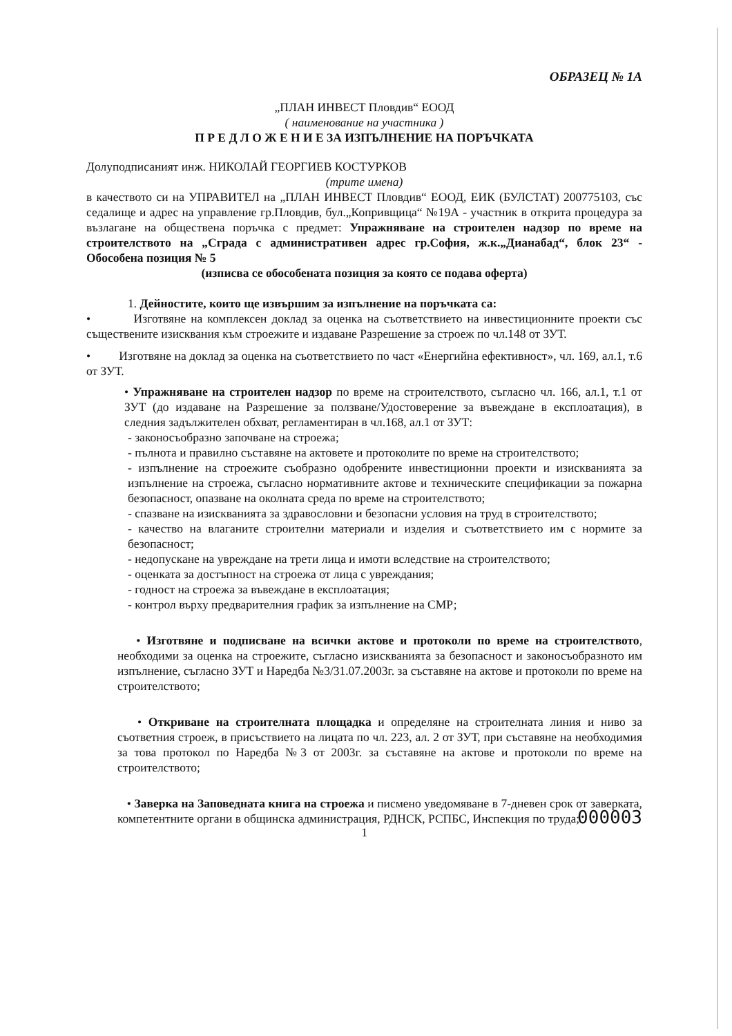ОБРАЗЕЦ № 1А
„ПЛАН ИНВЕСТ Пловдив“ ЕООД
( наименование на участника )
П Р Е Д Л О Ж Е Н И Е ЗА ИЗПЪЛНЕНИЕ НА ПОРЪЧКАТА
Долуподписаният инж. НИКОЛАЙ ГЕОРГИЕВ КОСТУРКОВ
(трите имена)
в качеството си на УПРАВИТЕЛ на „ПЛАН ИНВЕСТ Пловдив“ ЕООД, ЕИК (БУЛСТАТ) 200775103, със седалище и адрес на управление гр.Пловдив, бул.„Копривщица“ №19А - участник в открита процедура за възлагане на обществена поръчка с предмет: Упражняване на строителен надзор по време на строителството на „Сграда с административен адрес гр.София, ж.к.„Дианабад“, блок 23“ - Обособена позиция № 5
(изписва се обособената позиция за която се подава оферта)
1. Дейностите, които ще извършим за изпълнение на поръчката са:
• Изготвяне на комплексен доклад за оценка на съответствието на инвестиционните проекти със съществените изисквания към строежите и издаване Разрешение за строеж по чл.148 от ЗУТ.
• Изготвяне на доклад за оценка на съответствието по част «Енергийна ефективност», чл. 169, ал.1, т.6 от ЗУТ.
• Упражняване на строителен надзор по време на строителството, съгласно чл. 166, ал.1, т.1 от ЗУТ (до издаване на Разрешение за ползване/Удостоверение за въвеждане в експлоатация), в следния задължителен обхват, регламентиран в чл.168, ал.1 от ЗУТ:
- законосъобразно започване на строежа;
- пълнота и правилно съставяне на актовете и протоколите по време на строителството;
- изпълнение на строежите съобразно одобрените инвестиционни проекти и изискванията за изпълнение на строежа, съгласно нормативните актове и техническите спецификации за пожарна безопасност, опазване на околната среда по време на строителството;
- спазване на изискванията за здравословни и безопасни условия на труд в строителството;
- качество на влаганите строителни материали и изделия и съответствието им с нормите за безопасност;
- недопускане на увреждане на трети лица и имоти вследствие на строителството;
- оценката за достъпност на строежа от лица с увреждания;
- годност на строежа за въвеждане в експлоатация;
- контрол върху предварителния график за изпълнение на СМР;
• Изготвяне и подписване на всички актове и протоколи по време на строителството, необходими за оценка на строежите, съгласно изискванията за безопасност и законосъобразното им изпълнение, съгласно ЗУТ и Наредба №3/31.07.2003г. за съставяне на актове и протоколи по време на строителството;
• Откриване на строителната площадка и определяне на строителната линия и ниво за съответния строеж, в присъствието на лицата по чл. 223, ал. 2 от ЗУТ, при съставяне на необходимия за това протокол по Наредба №3 от 2003г. за съставяне на актове и протоколи по време на строителството;
• Заверка на Заповедната книга на строежа и писмено уведомяване в 7-дневен срок от заверката, компетентните органи в общинска администрация, РДНСК, РСПБС, Инспекция по труда;
000003
1